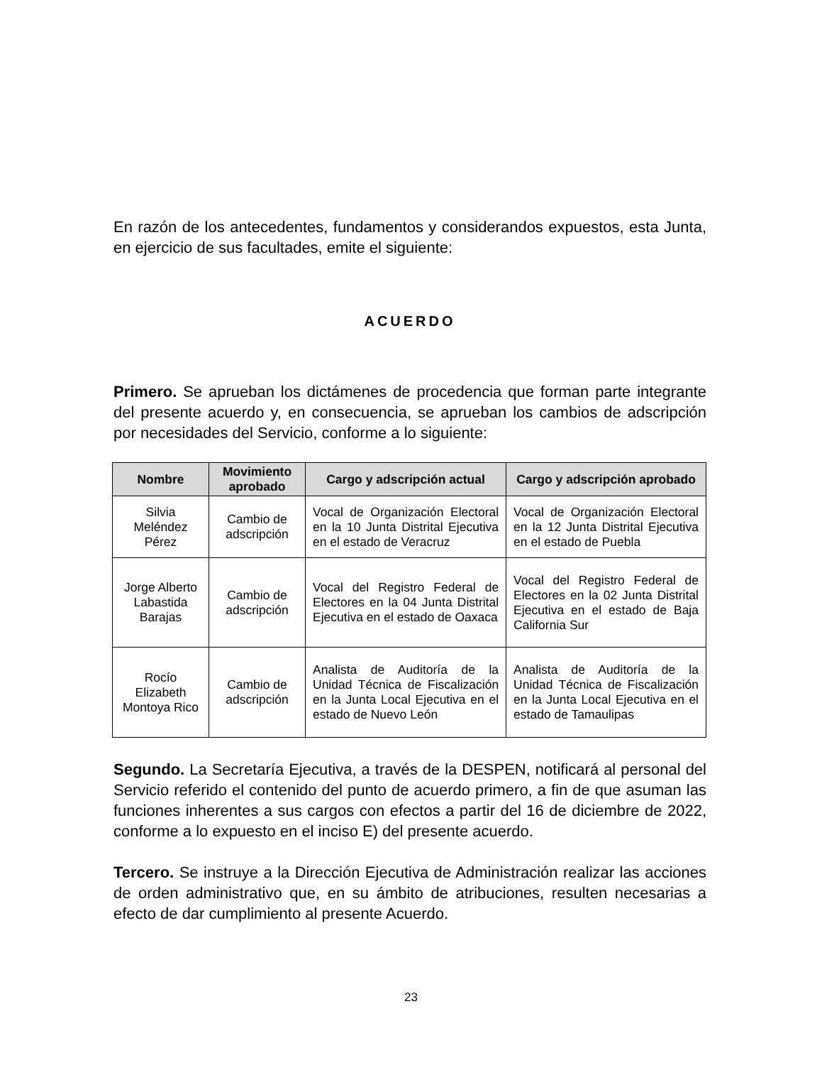En razón de los antecedentes, fundamentos y considerandos expuestos, esta Junta, en ejercicio de sus facultades, emite el siguiente:
ACUERDO
Primero. Se aprueban los dictámenes de procedencia que forman parte integrante del presente acuerdo y, en consecuencia, se aprueban los cambios de adscripción por necesidades del Servicio, conforme a lo siguiente:
| Nombre | Movimiento aprobado | Cargo y adscripción actual | Cargo y adscripción aprobado |
| --- | --- | --- | --- |
| Silvia Meléndez Pérez | Cambio de adscripción | Vocal de Organización Electoral en la 10 Junta Distrital Ejecutiva en el estado de Veracruz | Vocal de Organización Electoral en la 12 Junta Distrital Ejecutiva en el estado de Puebla |
| Jorge Alberto Labastida Barajas | Cambio de adscripción | Vocal del Registro Federal de Electores en la 04 Junta Distrital Ejecutiva en el estado de Oaxaca | Vocal del Registro Federal de Electores en la 02 Junta Distrital Ejecutiva en el estado de Baja California Sur |
| Rocío Elizabeth Montoya Rico | Cambio de adscripción | Analista de Auditoría de la Unidad Técnica de Fiscalización en la Junta Local Ejecutiva en el estado de Nuevo León | Analista de Auditoría de la Unidad Técnica de Fiscalización en la Junta Local Ejecutiva en el estado de Tamaulipas |
Segundo. La Secretaría Ejecutiva, a través de la DESPEN, notificará al personal del Servicio referido el contenido del punto de acuerdo primero, a fin de que asuman las funciones inherentes a sus cargos con efectos a partir del 16 de diciembre de 2022, conforme a lo expuesto en el inciso E) del presente acuerdo.
Tercero. Se instruye a la Dirección Ejecutiva de Administración realizar las acciones de orden administrativo que, en su ámbito de atribuciones, resulten necesarias a efecto de dar cumplimiento al presente Acuerdo.
23